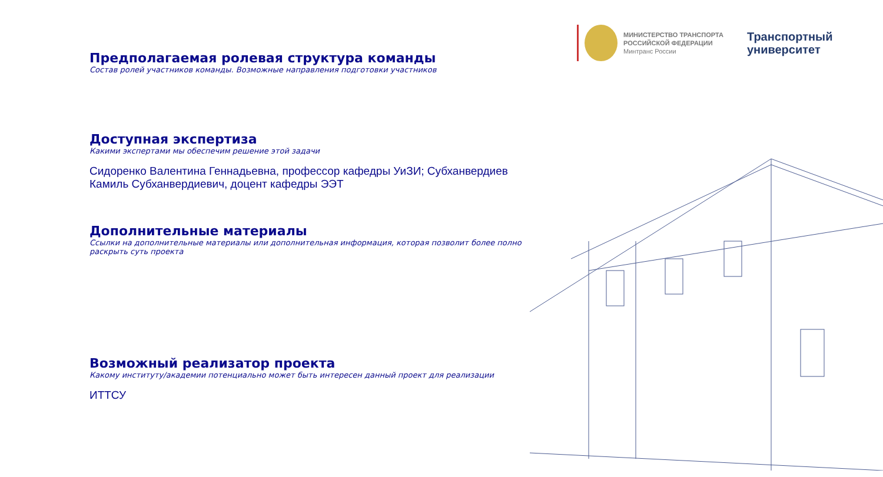МИНИСТЕРСТВО ТРАНСПОРТА
РОССИЙСКОЙ ФЕДЕРАЦИИ
Минтранс России
Транспортный
университет
Предполагаемая ролевая структура команды
Состав ролей участников команды. Возможные направления подготовки участников
Доступная экспертиза
Какими экспертами мы обеспечим решение этой задачи
Сидоренко Валентина Геннадьевна, профессор кафедры УиЗИ; Субханвердиев Камиль Субханвердиевич, доцент кафедры ЭЭТ
Дополнительные материалы
Ссылки на дополнительные материалы или дополнительная информация, которая позволит более полно раскрыть суть проекта
Возможный реализатор проекта
Какому институту/академии потенциально может быть интересен данный проект для реализации
ИТТСУ